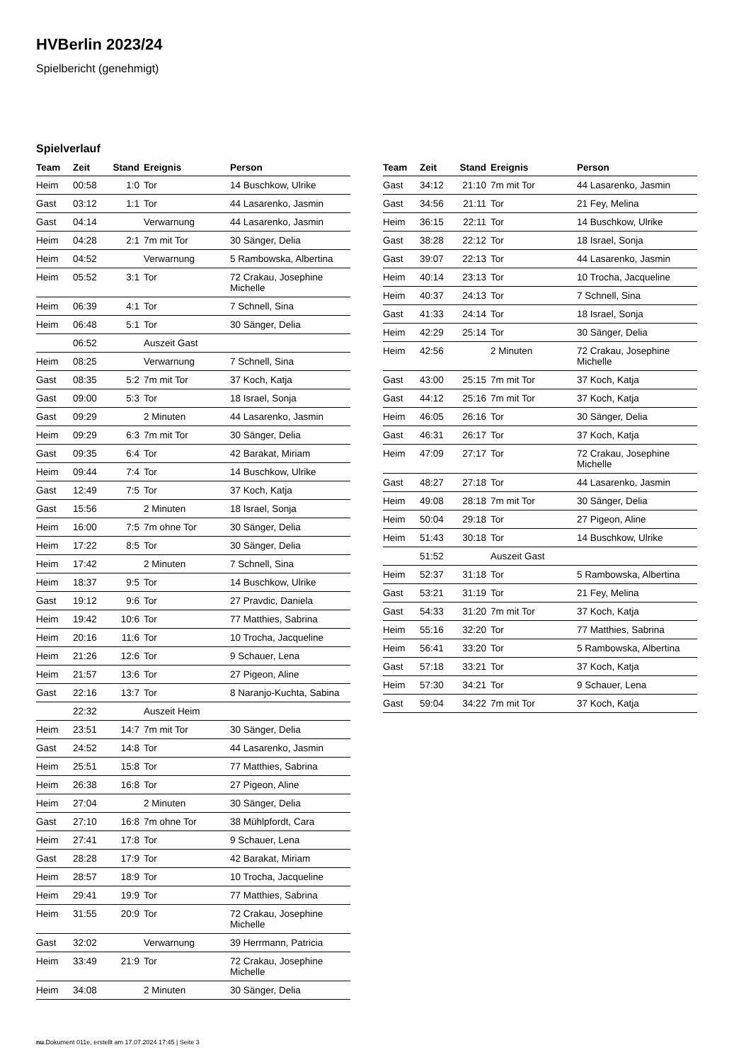HVBerlin 2023/24
Spielbericht (genehmigt)
Spielverlauf
| Team | Zeit | Stand | Ereignis | Person |
| --- | --- | --- | --- | --- |
| Heim | 00:58 | 1:0 | Tor | 14 Buschkow, Ulrike |
| Gast | 03:12 | 1:1 | Tor | 44 Lasarenko, Jasmin |
| Gast | 04:14 | | Verwarnung | 44 Lasarenko, Jasmin |
| Heim | 04:28 | 2:1 | 7m mit Tor | 30 Sänger, Delia |
| Heim | 04:52 | | Verwarnung | 5 Rambowska, Albertina |
| Heim | 05:52 | 3:1 | Tor | 72 Crakau, Josephine Michelle |
| Heim | 06:39 | 4:1 | Tor | 7 Schnell, Sina |
| Heim | 06:48 | 5:1 | Tor | 30 Sänger, Delia |
| | 06:52 | | Auszeit Gast | |
| Heim | 08:25 | | Verwarnung | 7 Schnell, Sina |
| Gast | 08:35 | 5:2 | 7m mit Tor | 37 Koch, Katja |
| Gast | 09:00 | 5:3 | Tor | 18 Israel, Sonja |
| Gast | 09:29 | | 2 Minuten | 44 Lasarenko, Jasmin |
| Heim | 09:29 | 6:3 | 7m mit Tor | 30 Sänger, Delia |
| Gast | 09:35 | 6:4 | Tor | 42 Barakat, Miriam |
| Heim | 09:44 | 7:4 | Tor | 14 Buschkow, Ulrike |
| Gast | 12:49 | 7:5 | Tor | 37 Koch, Katja |
| Gast | 15:56 | | 2 Minuten | 18 Israel, Sonja |
| Heim | 16:00 | 7:5 | 7m ohne Tor | 30 Sänger, Delia |
| Heim | 17:22 | 8:5 | Tor | 30 Sänger, Delia |
| Heim | 17:42 | | 2 Minuten | 7 Schnell, Sina |
| Heim | 18:37 | 9:5 | Tor | 14 Buschkow, Ulrike |
| Gast | 19:12 | 9:6 | Tor | 27 Pravdic, Daniela |
| Heim | 19:42 | 10:6 | Tor | 77 Matthies, Sabrina |
| Heim | 20:16 | 11:6 | Tor | 10 Trocha, Jacqueline |
| Heim | 21:26 | 12:6 | Tor | 9 Schauer, Lena |
| Heim | 21:57 | 13:6 | Tor | 27 Pigeon, Aline |
| Gast | 22:16 | 13:7 | Tor | 8 Naranjo-Kuchta, Sabina |
| | 22:32 | | Auszeit Heim | |
| Heim | 23:51 | 14:7 | 7m mit Tor | 30 Sänger, Delia |
| Gast | 24:52 | 14:8 | Tor | 44 Lasarenko, Jasmin |
| Heim | 25:51 | 15:8 | Tor | 77 Matthies, Sabrina |
| Heim | 26:38 | 16:8 | Tor | 27 Pigeon, Aline |
| Heim | 27:04 | | 2 Minuten | 30 Sänger, Delia |
| Gast | 27:10 | 16:8 | 7m ohne Tor | 38 Mühlpfordt, Cara |
| Heim | 27:41 | 17:8 | Tor | 9 Schauer, Lena |
| Gast | 28:28 | 17:9 | Tor | 42 Barakat, Miriam |
| Heim | 28:57 | 18:9 | Tor | 10 Trocha, Jacqueline |
| Heim | 29:41 | 19:9 | Tor | 77 Matthies, Sabrina |
| Heim | 31:55 | 20:9 | Tor | 72 Crakau, Josephine Michelle |
| Gast | 32:02 | | Verwarnung | 39 Herrmann, Patricia |
| Heim | 33:49 | 21:9 | Tor | 72 Crakau, Josephine Michelle |
| Heim | 34:08 | | 2 Minuten | 30 Sänger, Delia |
| Team | Zeit | Stand | Ereignis | Person |
| --- | --- | --- | --- | --- |
| Gast | 34:12 | 21:10 | 7m mit Tor | 44 Lasarenko, Jasmin |
| Gast | 34:56 | 21:11 | Tor | 21 Fey, Melina |
| Heim | 36:15 | 22:11 | Tor | 14 Buschkow, Ulrike |
| Gast | 38:28 | 22:12 | Tor | 18 Israel, Sonja |
| Gast | 39:07 | 22:13 | Tor | 44 Lasarenko, Jasmin |
| Heim | 40:14 | 23:13 | Tor | 10 Trocha, Jacqueline |
| Heim | 40:37 | 24:13 | Tor | 7 Schnell, Sina |
| Gast | 41:33 | 24:14 | Tor | 18 Israel, Sonja |
| Heim | 42:29 | 25:14 | Tor | 30 Sänger, Delia |
| Heim | 42:56 | | 2 Minuten | 72 Crakau, Josephine Michelle |
| Gast | 43:00 | 25:15 | 7m mit Tor | 37 Koch, Katja |
| Gast | 44:12 | 25:16 | 7m mit Tor | 37 Koch, Katja |
| Heim | 46:05 | 26:16 | Tor | 30 Sänger, Delia |
| Gast | 46:31 | 26:17 | Tor | 37 Koch, Katja |
| Heim | 47:09 | 27:17 | Tor | 72 Crakau, Josephine Michelle |
| Gast | 48:27 | 27:18 | Tor | 44 Lasarenko, Jasmin |
| Heim | 49:08 | 28:18 | 7m mit Tor | 30 Sänger, Delia |
| Heim | 50:04 | 29:18 | Tor | 27 Pigeon, Aline |
| Heim | 51:43 | 30:18 | Tor | 14 Buschkow, Ulrike |
| | 51:52 | | Auszeit Gast | |
| Heim | 52:37 | 31:18 | Tor | 5 Rambowska, Albertina |
| Gast | 53:21 | 31:19 | Tor | 21 Fey, Melina |
| Gast | 54:33 | 31:20 | 7m mit Tor | 37 Koch, Katja |
| Heim | 55:16 | 32:20 | Tor | 77 Matthies, Sabrina |
| Heim | 56:41 | 33:20 | Tor | 5 Rambowska, Albertina |
| Gast | 57:18 | 33:21 | Tor | 37 Koch, Katja |
| Heim | 57:30 | 34:21 | Tor | 9 Schauer, Lena |
| Gast | 59:04 | 34:22 | 7m mit Tor | 37 Koch, Katja |
nu.Dokument 011e, erstellt am 17.07.2024 17:45 | Seite 3